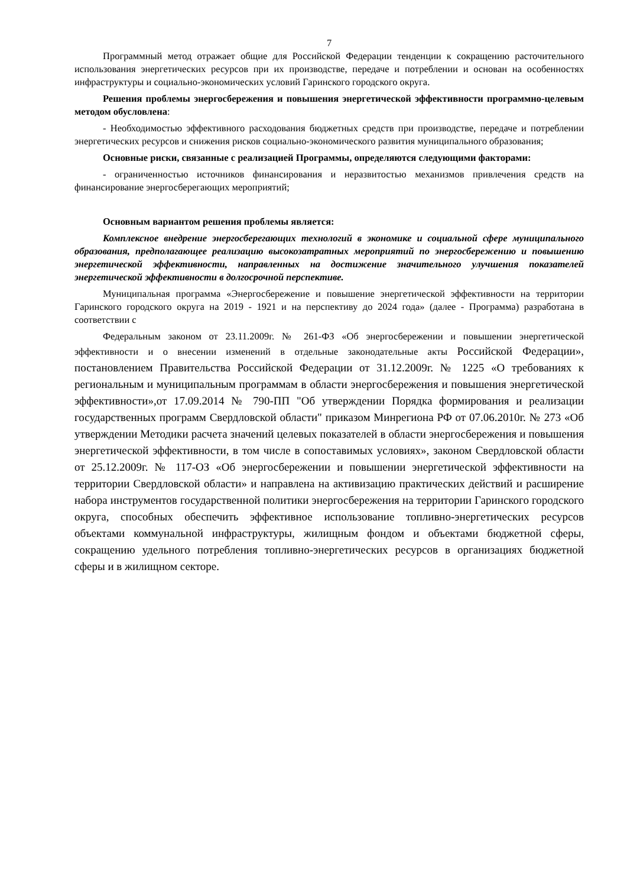7
Программный метод отражает общие для Российской Федерации тенденции к сокращению расточительного использования энергетических ресурсов при их производстве, передаче и потреблении и основан на особенностях инфраструктуры и социально-экономических условий Гаринского городского округа.
Решения проблемы энергосбережения и повышения энергетической эффективности программно-целевым методом обусловлена:
- Необходимостью эффективного расходования бюджетных средств при производстве, передаче и потреблении энергетических ресурсов и снижения рисков социально-экономического развития муниципального образования;
Основные риски, связанные с реализацией Программы, определяются следующими факторами:
- ограниченностью источников финансирования и неразвитостью механизмов привлечения средств на финансирование энергосберегающих мероприятий;
Основным вариантом решения проблемы является:
Комплексное внедрение энергосберегающих технологий в экономике и социальной сфере муниципального образования, предполагающее реализацию высокозатратных мероприятий по энергосбережению и повышению энергетической эффективности, направленных на достижение значительного улучшения показателей энергетической эффективности в долгосрочной перспективе.
Муниципальная программа «Энергосбережение и повышение энергетической эффективности на территории Гаринского городского округа на 2019 - 1921 и на перспективу до 2024 года» (далее - Программа) разработана в соответствии с
Федеральным законом от 23.11.2009г. № 261-ФЗ «Об энергосбережении и повышении энергетической эффективности и о внесении изменений в отдельные законодательные акты Российской Федерации», постановлением Правительства Российской Федерации от 31.12.2009г. № 1225 «О требованиях к региональным и муниципальным программам в области энергосбережения и повышения энергетической эффективности»,от 17.09.2014 № 790-ПП "Об утверждении Порядка формирования и реализации государственных программ Свердловской области" приказом Минрегиона РФ от 07.06.2010г. № 273 «Об утверждении Методики расчета значений целевых показателей в области энергосбережения и повышения энергетической эффективности, в том числе в сопоставимых условиях», законом Свердловской области от 25.12.2009г. № 117-ОЗ «Об энергосбережении и повышении энергетической эффективности на территории Свердловской области» и направлена на активизацию практических действий и расширение набора инструментов государственной политики энергосбережения на территории Гаринского городского округа, способных обеспечить эффективное использование топливно-энергетических ресурсов объектами коммунальной инфраструктуры, жилищным фондом и объектами бюджетной сферы, сокращению удельного потребления топливно-энергетических ресурсов в организациях бюджетной сферы и в жилищном секторе.